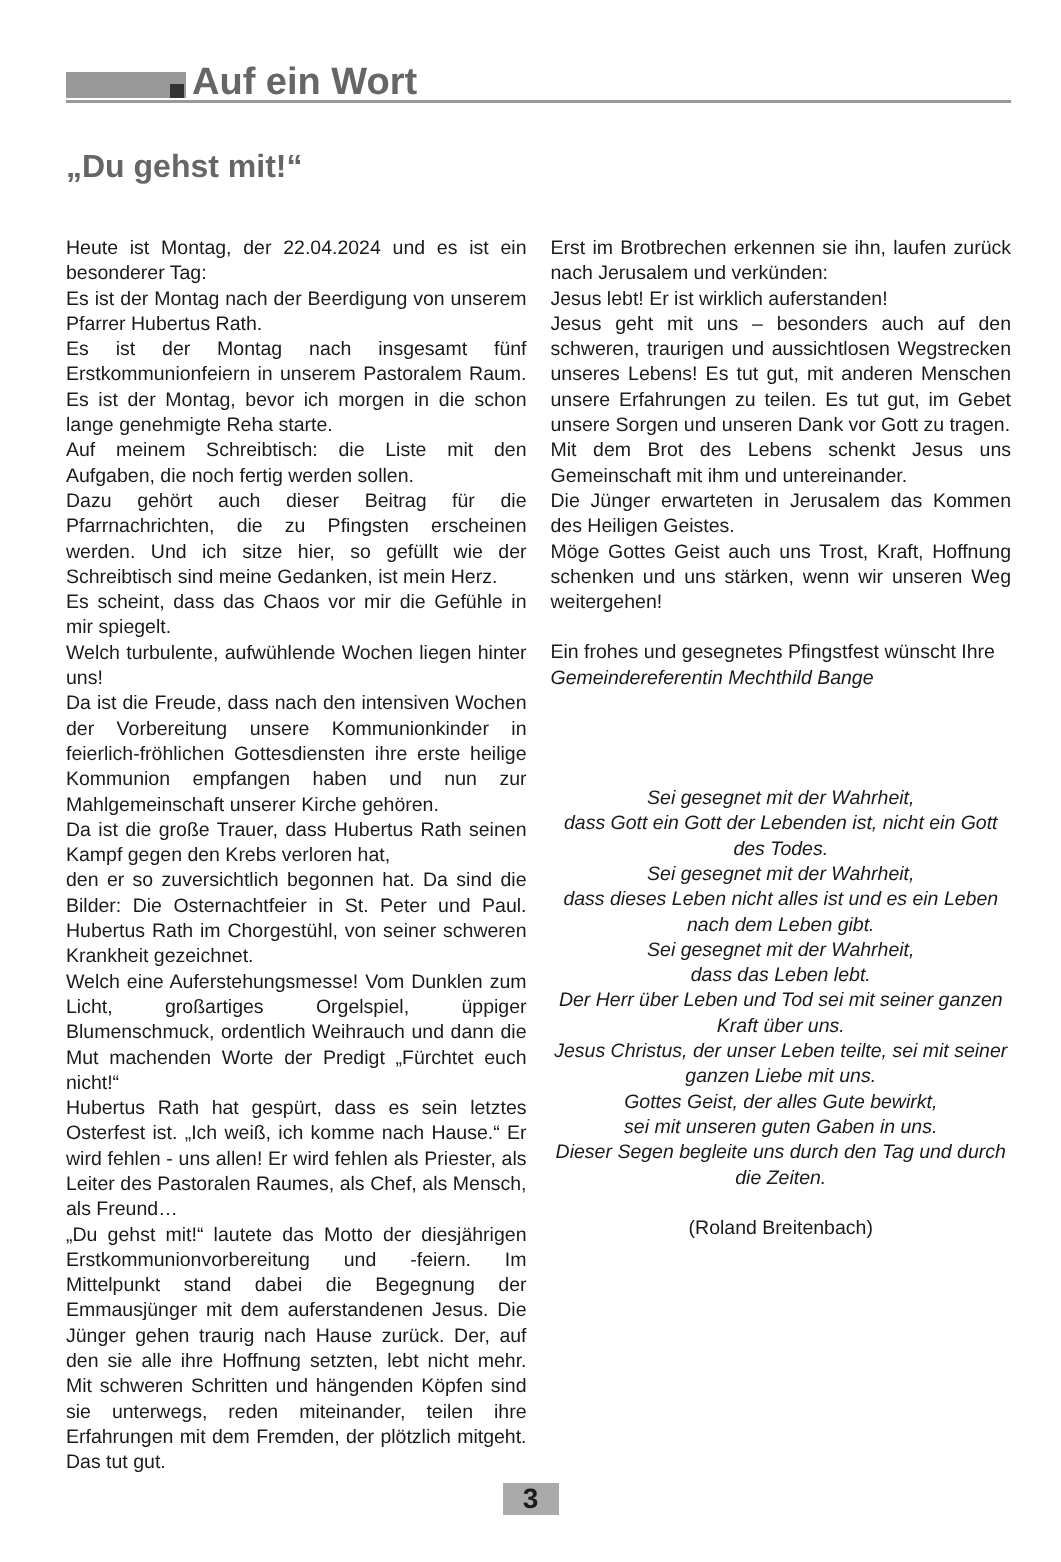Auf ein Wort
„Du gehst mit!“
Heute ist Montag, der 22.04.2024 und es ist ein besonderer Tag:
Es ist der Montag nach der Beerdigung von unserem Pfarrer Hubertus Rath.
Es ist der Montag nach insgesamt fünf Erstkommunionfeiern in unserem Pastoralem Raum. Es ist der Montag, bevor ich morgen in die schon lange genehmigte Reha starte.
Auf meinem Schreibtisch: die Liste mit den Aufgaben, die noch fertig werden sollen.
Dazu gehört auch dieser Beitrag für die Pfarrnachrichten, die zu Pfingsten erscheinen werden. Und ich sitze hier, so gefüllt wie der Schreibtisch sind meine Gedanken, ist mein Herz.
Es scheint, dass das Chaos vor mir die Gefühle in mir spiegelt.
Welch turbulente, aufwühlende Wochen liegen hinter uns!
Da ist die Freude, dass nach den intensiven Wochen der Vorbereitung unsere Kommunionkinder in feierlich-fröhlichen Gottesdiensten ihre erste heilige Kommunion empfangen haben und nun zur Mahlgemeinschaft unserer Kirche gehören.
Da ist die große Trauer, dass Hubertus Rath seinen Kampf gegen den Krebs verloren hat,
den er so zuversichtlich begonnen hat. Da sind die Bilder: Die Osternachtfeier in St. Peter und Paul. Hubertus Rath im Chorgestühl, von seiner schweren Krankheit gezeichnet.
Welch eine Auferstehungsmesse! Vom Dunklen zum Licht, großartiges Orgelspiel, üppiger Blumenschmuck, ordentlich Weihrauch und dann die Mut machenden Worte der Predigt „Fürchtet euch nicht!“
Hubertus Rath hat gespürt, dass es sein letztes Osterfest ist. „Ich weiß, ich komme nach Hause.“ Er wird fehlen - uns allen! Er wird fehlen als Priester, als Leiter des Pastoralen Raumes, als Chef, als Mensch, als Freund…
„Du gehst mit!“ lautete das Motto der diesjährigen Erstkommunionvorbereitung und -feiern. Im Mittelpunkt stand dabei die Begegnung der Emmausjünger mit dem auferstandenen Jesus. Die Jünger gehen traurig nach Hause zurück. Der, auf den sie alle ihre Hoffnung setzten, lebt nicht mehr. Mit schweren Schritten und hängenden Köpfen sind sie unterwegs, reden miteinander, teilen ihre Erfahrungen mit dem Fremden, der plötzlich mitgeht. Das tut gut.
Erst im Brotbrechen erkennen sie ihn, laufen zurück nach Jerusalem und verkünden:
Jesus lebt! Er ist wirklich auferstanden!
Jesus geht mit uns – besonders auch auf den schweren, traurigen und aussichtlosen Wegstrecken unseres Lebens! Es tut gut, mit anderen Menschen unsere Erfahrungen zu teilen. Es tut gut, im Gebet unsere Sorgen und unseren Dank vor Gott zu tragen.
Mit dem Brot des Lebens schenkt Jesus uns Gemeinschaft mit ihm und untereinander.
Die Jünger erwarteten in Jerusalem das Kommen des Heiligen Geistes.
Möge Gottes Geist auch uns Trost, Kraft, Hoffnung schenken und uns stärken, wenn wir unseren Weg weitergehen!
Ein frohes und gesegnetes Pfingstfest wünscht Ihre
Gemeindereferentin Mechthild Bange
Sei gesegnet mit der Wahrheit,
dass Gott ein Gott der Lebenden ist, nicht ein Gott des Todes.
Sei gesegnet mit der Wahrheit,
dass dieses Leben nicht alles ist und es ein Leben nach dem Leben gibt.
Sei gesegnet mit der Wahrheit,
dass das Leben lebt.
Der Herr über Leben und Tod sei mit seiner ganzen Kraft über uns.
Jesus Christus, der unser Leben teilte, sei mit seiner ganzen Liebe mit uns.
Gottes Geist, der alles Gute bewirkt,
sei mit unseren guten Gaben in uns.
Dieser Segen begleite uns durch den Tag und durch die Zeiten.
(Roland Breitenbach)
3